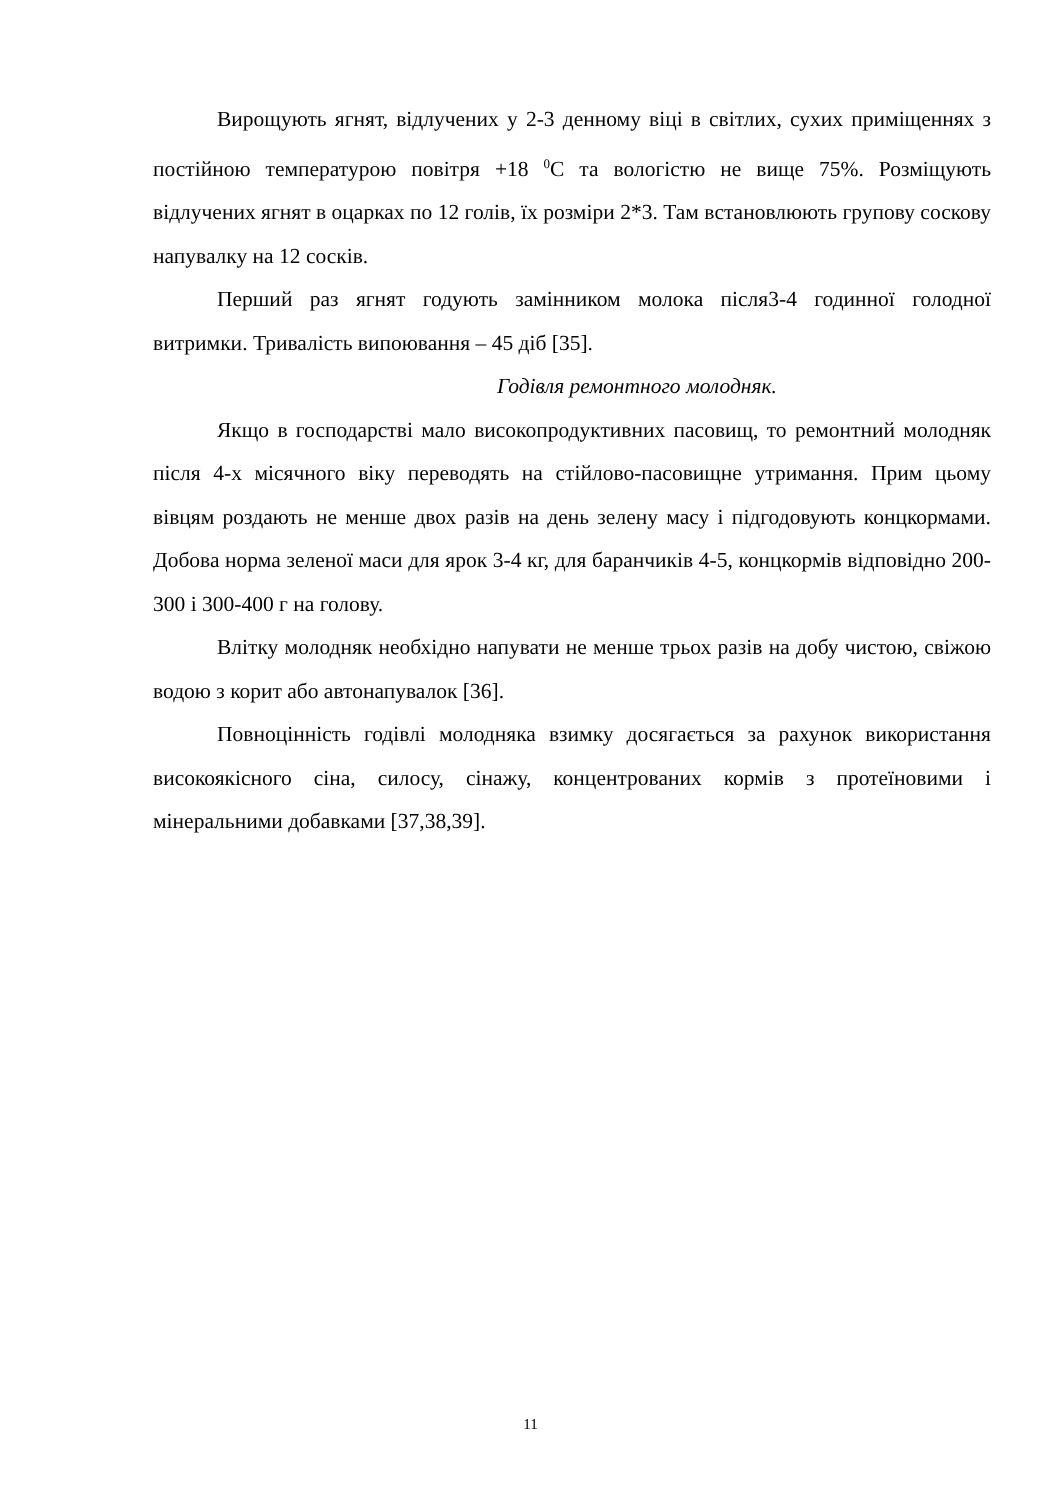Вирощують ягнят, відлучених у 2-3 денному віці в світлих, сухих приміщеннях з постійною температурою повітря +18 <sup>0</sup>С та вологістю не вище 75%. Розміщують відлучених ягнят в оцарках по 12 голів, їх розміри 2*3. Там встановлюють групову соскову напувалку на 12 сосків.
Перший раз ягнят годують замінником молока після3-4 годинної голодної витримки. Тривалість випоювання – 45 діб [35].
Годівля ремонтного молодняк.
Якщо в господарстві мало високопродуктивних пасовищ, то ремонтний молодняк після 4-х місячного віку переводять на стійлово-пасовищне утримання. Прим цьому вівцям роздають не менше двох разів на день зелену масу і підгодовують концкормами. Добова норма зеленої маси для ярок 3-4 кг, для баранчиків 4-5, концкормів відповідно 200-300 і 300-400 г на голову.
Влітку молодняк необхідно напувати не менше трьох разів на добу чистою, свіжою водою з корит або автонапувалок [36].
Повноцінність годівлі молодняка взимку досягається за рахунок використання високоякісного сіна, силосу, сінажу, концентрованих кормів з протеїновими і мінеральними добавками [37,38,39].
11